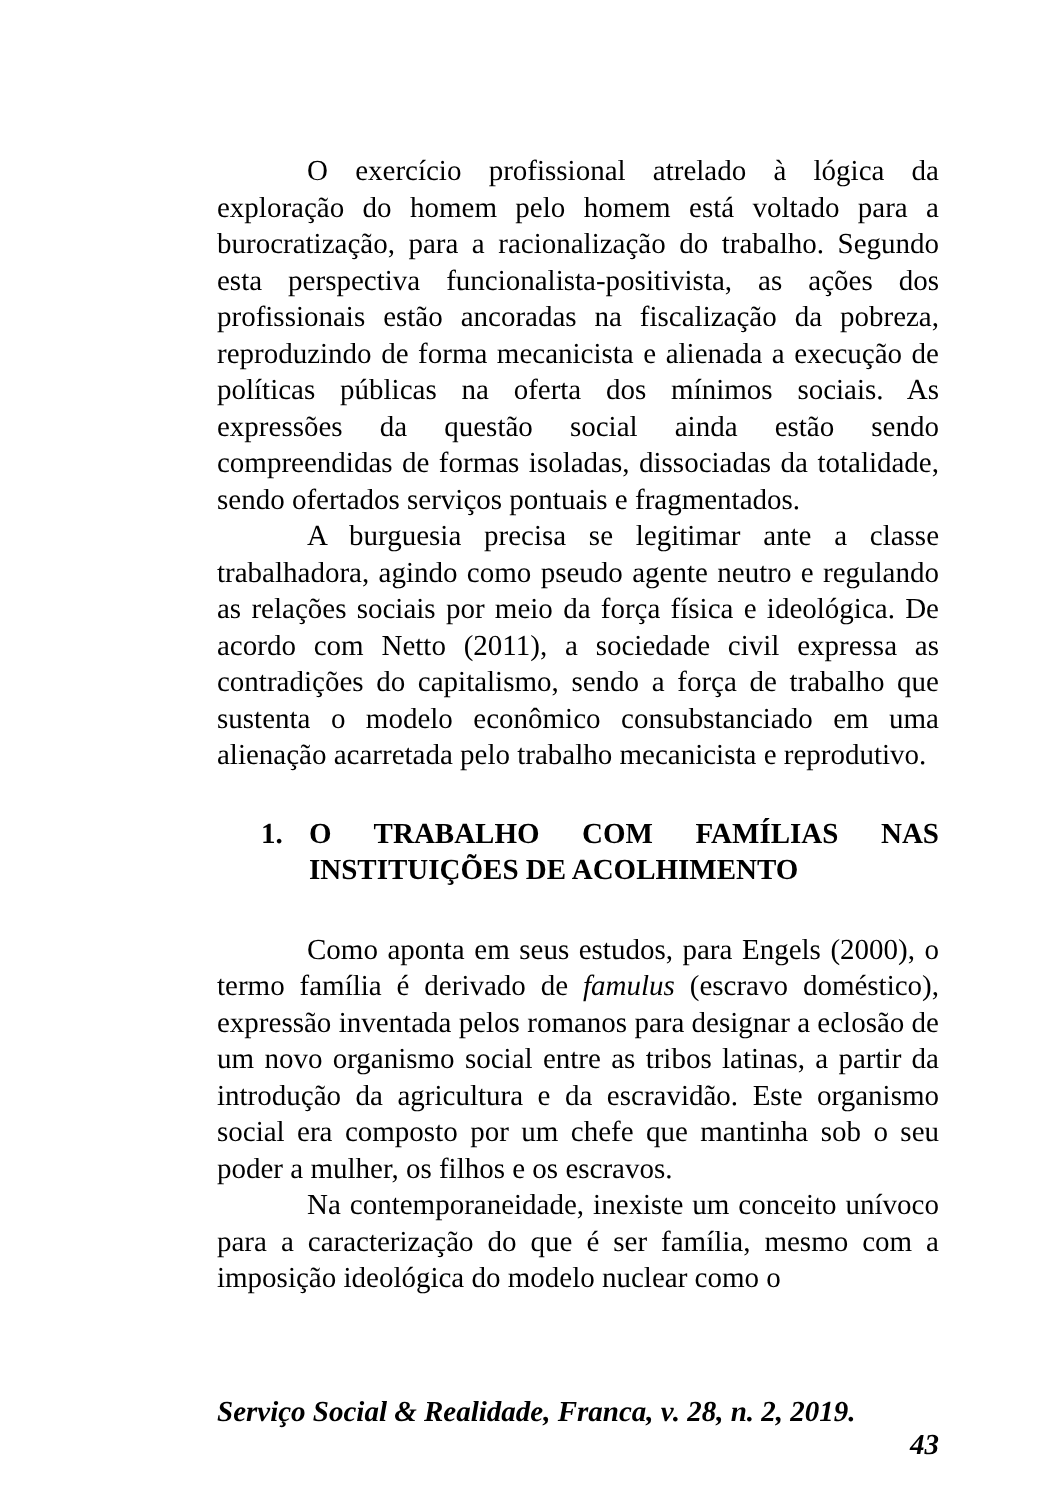O exercício profissional atrelado à lógica da exploração do homem pelo homem está voltado para a burocratização, para a racionalização do trabalho. Segundo esta perspectiva funcionalista-positivista, as ações dos profissionais estão ancoradas na fiscalização da pobreza, reproduzindo de forma mecanicista e alienada a execução de políticas públicas na oferta dos mínimos sociais. As expressões da questão social ainda estão sendo compreendidas de formas isoladas, dissociadas da totalidade, sendo ofertados serviços pontuais e fragmentados.
A burguesia precisa se legitimar ante a classe trabalhadora, agindo como pseudo agente neutro e regulando as relações sociais por meio da força física e ideológica. De acordo com Netto (2011), a sociedade civil expressa as contradições do capitalismo, sendo a força de trabalho que sustenta o modelo econômico consubstanciado em uma alienação acarretada pelo trabalho mecanicista e reprodutivo.
1. O TRABALHO COM FAMÍLIAS NAS INSTITUIÇÕES DE ACOLHIMENTO
Como aponta em seus estudos, para Engels (2000), o termo família é derivado de famulus (escravo doméstico), expressão inventada pelos romanos para designar a eclosão de um novo organismo social entre as tribos latinas, a partir da introdução da agricultura e da escravidão. Este organismo social era composto por um chefe que mantinha sob o seu poder a mulher, os filhos e os escravos.
Na contemporaneidade, inexiste um conceito unívoco para a caracterização do que é ser família, mesmo com a imposição ideológica do modelo nuclear como o
Serviço Social & Realidade, Franca, v. 28, n. 2, 2019.
43